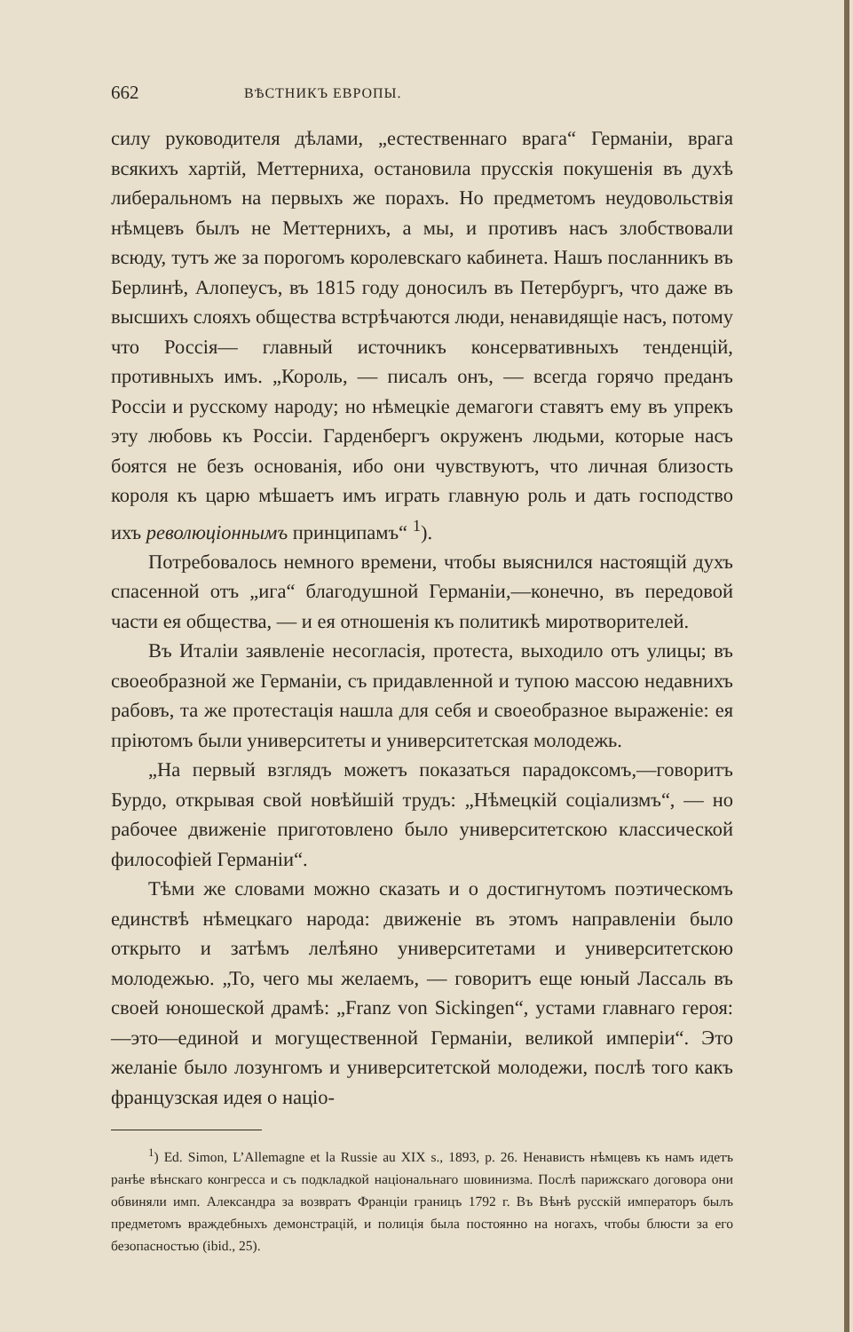662 ВѢСТНИКЪ ЕВРОПЫ.
силу руководителя дѣлами, „естественнаго врага“ Германіи, врага всякихъ хартій, Меттерниха, остановила прусскія покушенія въ духѣ либеральномъ на первыхъ же порахъ. Но предметомъ неудовольствія нѣмцевъ былъ не Меттернихъ, а мы, и противъ насъ злобствовали всюду, тутъ же за порогомъ королевскаго кабинета. Нашъ посланникъ въ Берлинѣ, Алопеусъ, въ 1815 году доносилъ въ Петербургъ, что даже въ высшихъ слояхъ общества встрѣчаются люди, ненавидящіе насъ, потому что Россія— главный источникъ консервативныхъ тенденцій, противныхъ имъ. „Король, — писалъ онъ, — всегда горячо преданъ Россіи и русскому народу; но нѣмецкіе демагоги ставятъ ему въ упрекъ эту любовь къ Россіи. Гарденбергъ окруженъ людьми, которые насъ боятся не безъ основанія, ибо они чувствуютъ, что личная близость короля къ царю мѣшаетъ имъ играть главную роль и дать господство ихъ революціоннымъ принципамъ“ <sup>1</sup>).
Потребовалось немного времени, чтобы выяснился настоящій духъ спасенной отъ „ига“ благодушной Германіи,—конечно, въ передовой части ея общества, — и ея отношенія къ политикѣ миротворителей.
Въ Италіи заявленіе несогласія, протеста, выходило отъ улицы; въ своеобразной же Германіи, съ придавленной и тупою массою недавнихъ рабовъ, та же протестація нашла для себя и своеобразное выраженіе: ея пріютомъ были университеты и университетская молодежь.
„На первый взглядъ можетъ показаться парадоксомъ,—говоритъ Бурдо, открывая свой новѣйшій трудъ: „Нѣмецкій соціализмъ“, — но рабочее движеніе приготовлено было университетскою классической философіей Германіи“.
Тѣми же словами можно сказать и о достигнутомъ поэтическомъ единствѣ нѣмецкаго народа: движеніе въ этомъ направленіи было открыто и затѣмъ лелѣяно университетами и университетскою молодежью. „То, чего мы желаемъ, — говоритъ еще юный Лассаль въ своей юношеской драмѣ: „Franz von Sickingen“, устами главнаго героя:—это—единой и могущественной Германіи, великой имперіи“. Это желаніе было лозунгомъ и университетской молодежи, послѣ того какъ французская идея о націо-
<sup>1</sup>) Ed. Simon, L’Allemagne et la Russie au XIX s., 1893, p. 26. Ненависть нѣмцевъ къ намъ идетъ ранѣе вѣнскаго конгресса и съ подкладкой національнаго шовинизма. Послѣ парижскаго договора они обвиняли имп. Александра за возвратъ Франціи границъ 1792 г. Въ Вѣнѣ русскій императоръ былъ предметомъ враждебныхъ демонстрацій, и полиція была постоянно на ногахъ, чтобы блюсти за его безопасностью (ibid., 25).